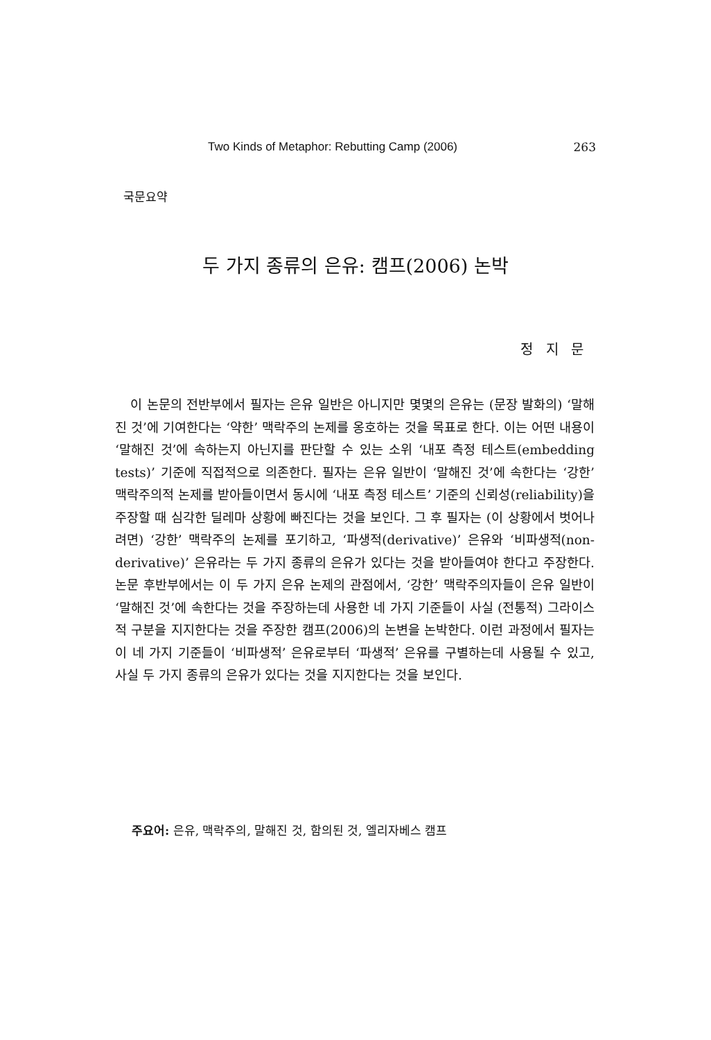Two Kinds of Metaphor: Rebutting Camp (2006) 263
국문요약
두 가지 종류의 은유: 캠프(2006) 논박
정 지 문
이 논문의 전반부에서 필자는 은유 일반은 아니지만 몇몇의 은유는 (문장 발화의) ‘말해진 것’에 기여한다는 ‘약한’ 맥락주의 논제를 옹호하는 것을 목표로 한다. 이는 어떤 내용이 ‘말해진 것’에 속하는지 아닌지를 판단할 수 있는 소위 ‘내포 측정 테스트(embedding tests)’ 기준에 직접적으로 의존한다. 필자는 은유 일반이 ‘말해진 것’에 속한다는 ‘강한’ 맥락주의적 논제를 받아들이면서 동시에 ‘내포 측정 테스트’ 기준의 신뢰성(reliability)을 주장할 때 심각한 딜레마 상황에 빠진다는 것을 보인다. 그 후 필자는 (이 상황에서 벗어나려면) ‘강한’ 맥락주의 논제를 포기하고, ‘파생적(derivative)’ 은유와 ‘비파생적(non-derivative)’ 은유라는 두 가지 종류의 은유가 있다는 것을 받아들여야 한다고 주장한다. 논문 후반부에서는 이 두 가지 은유 논제의 관점에서, ‘강한’ 맥락주의자들이 은유 일반이 ‘말해진 것’에 속한다는 것을 주장하는데 사용한 네 가지 기준들이 사실 (전통적) 그라이스적 구분을 지지한다는 것을 주장한 캠프(2006)의 논변을 논박한다. 이런 과정에서 필자는 이 네 가지 기준들이 ‘비파생적’ 은유로부터 ‘파생적’ 은유를 구별하는데 사용될 수 있고, 사실 두 가지 종류의 은유가 있다는 것을 지지한다는 것을 보인다.
주요어: 은유, 맥락주의, 말해진 것, 함의된 것, 엘리자베스 캠프